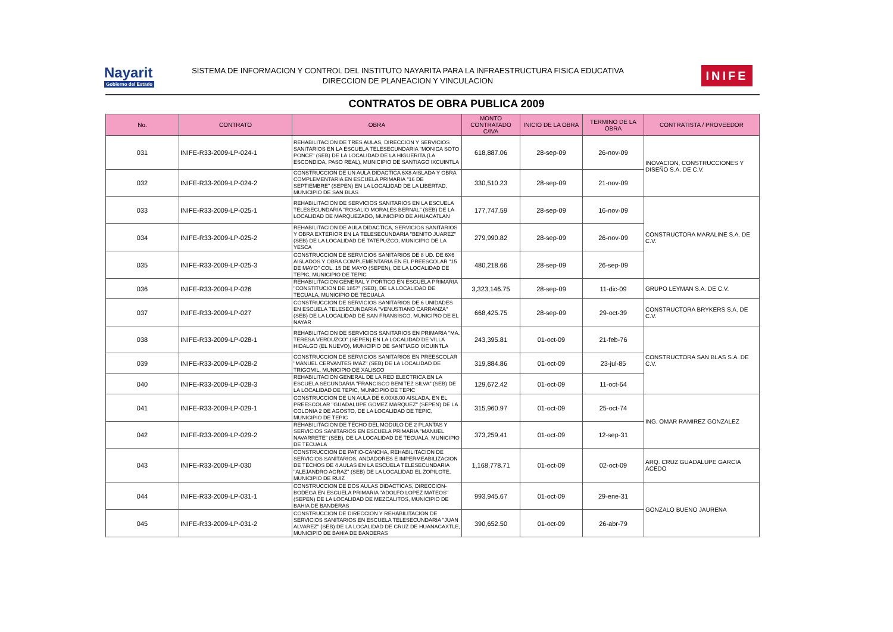Nayarit
Gobierno del Estado
SISTEMA DE INFORMACION Y CONTROL DEL INSTITUTO NAYARITA PARA LA INFRAESTRUCTURA FISICA EDUCATIVA
DIRECCION DE PLANEACION Y VINCULACION
INIFE
CONTRATOS DE OBRA PUBLICA 2009
| No. | CONTRATO | OBRA | MONTO CONTRATADO C/IVA | INICIO DE LA OBRA | TERMINO DE LA OBRA | CONTRATISTA / PROVEEDOR |
| --- | --- | --- | --- | --- | --- | --- |
| 031 | INIFE-R33-2009-LP-024-1 | REHABILITACION DE TRES AULAS, DIRECCION Y SERVICIOS SANITARIOS EN LA ESCUELA TELESECUNDARIA "MONICA SOTO PONCE" (SEB) DE LA LOCALIDAD DE LA HIGUERITA (LA ESCONDIDA, PASO REAL), MUNICIPIO DE SANTIAGO IXCUINTLA | 618,887.06 | 28-sep-09 | 26-nov-09 | INOVACION, CONSTRUCCIONES Y DISEÑO S.A. DE C.V. |
| 032 | INIFE-R33-2009-LP-024-2 | CONSTRUCCION DE UN AULA DIDACTICA 6X8 AISLADA Y OBRA COMPLEMENTARIA EN ESCUELA PRIMARIA "16 DE SEPTIEMBRE" (SEPEN) EN LA LOCALIDAD DE LA LIBERTAD, MUNICIPIO DE SAN BLAS | 330,510.23 | 28-sep-09 | 21-nov-09 | |
| 033 | INIFE-R33-2009-LP-025-1 | REHABILITACION DE SERVICIOS SANITARIOS EN LA ESCUELA TELESECUNDARIA "ROSALIO MORALES BERNAL" (SEB) DE LA LOCALIDAD DE MARQUEZADO, MUNICIPIO DE AHUACATLAN | 177,747.59 | 28-sep-09 | 16-nov-09 | CONSTRUCTORA MARALINE S.A. DE C.V. |
| 034 | INIFE-R33-2009-LP-025-2 | REHABILITACION DE AULA DIDACTICA, SERVICIOS SANITARIOS Y OBRA EXTERIOR EN LA TELESECUNDARIA "BENITO JUAREZ" (SEB) DE LA LOCALIDAD DE TATEPUZCO, MUNICIPIO DE LA YESCA | 279,990.82 | 28-sep-09 | 26-nov-09 | |
| 035 | INIFE-R33-2009-LP-025-3 | CONSTRUCCION DE SERVICIOS SANITARIOS DE 8 UD. DE 6X6 AISLADOS Y OBRA COMPLEMENTARIA EN EL PREESCOLAR "15 DE MAYO" COL. 15 DE MAYO (SEPEN), DE LA LOCALIDAD DE TEPIC, MUNICIPIO DE TEPIC | 480,218.66 | 28-sep-09 | 26-sep-09 | |
| 036 | INIFE-R33-2009-LP-026 | REHABILITACION GENERAL Y PORTICO EN ESCUELA PRIMARIA "CONSTITUCION DE 1857" (SEB), DE LA LOCALIDAD DE TECUALA, MUNICIPIO DE TECUALA | 3,323,146.75 | 28-sep-09 | 11-dic-09 | GRUPO LEYMAN S.A. DE C.V. |
| 037 | INIFE-R33-2009-LP-027 | CONSTRUCCION DE SERVICIOS SANITARIOS DE 6 UNIDADES EN ESCUELA TELESECUNDARIA "VENUSTIANO CARRANZA" (SEB) DE LA LOCALIDAD DE SAN FRANSISCO, MUNICIPIO DE EL NAYAR | 668,425.75 | 28-sep-09 | 29-oct-39 | CONSTRUCTORA BRYKERS S.A. DE C.V. |
| 038 | INIFE-R33-2009-LP-028-1 | REHABILITACION DE SERVICIOS SANITARIOS EN PRIMARIA "MA. TERESA VERDUZCO" (SEPEN) EN LA LOCALIDAD DE VILLA HIDALGO (EL NUEVO), MUNICIPIO DE SANTIAGO IXCUINTLA | 243,395.81 | 01-oct-09 | 21-feb-76 | CONSTRUCTORA SAN BLAS S.A. DE C.V. |
| 039 | INIFE-R33-2009-LP-028-2 | CONSTRUCCION DE SERVICIOS SANITARIOS EN PREESCOLAR "MANUEL CERVANTES IMAZ" (SEB) DE LA LOCALIDAD DE TRIGOMIL, MUNICIPIO DE XALISCO | 319,884.86 | 01-oct-09 | 23-jul-85 | |
| 040 | INIFE-R33-2009-LP-028-3 | REHABILITACION GENERAL DE LA RED ELECTRICA EN LA ESCUELA SECUNDARIA "FRANCISCO BENITEZ SILVA" (SEB) DE LA LOCALIDAD DE TEPIC, MUNICIPIO DE TEPIC | 129,672.42 | 01-oct-09 | 11-oct-64 | |
| 041 | INIFE-R33-2009-LP-029-1 | CONSTRUCCION DE UN AULA DE 6.00X8.00 AISLADA, EN EL PREESCOLAR "GUADALUPE GOMEZ MARQUEZ" (SEPEN) DE LA COLONIA 2 DE AGOSTO, DE LA LOCALIDAD DE TEPIC, MUNICIPIO DE TEPIC | 315,960.97 | 01-oct-09 | 25-oct-74 | ING. OMAR RAMIREZ GONZALEZ |
| 042 | INIFE-R33-2009-LP-029-2 | REHABILITACION DE TECHO DEL MODULO DE 2 PLANTAS Y SERVICIOS SANITARIOS EN ESCUELA PRIMARIA "MANUEL NAVARRETE" (SEB), DE LA LOCALIDAD DE TECUALA, MUNICIPIO DE TECUALA | 373,259.41 | 01-oct-09 | 12-sep-31 | |
| 043 | INIFE-R33-2009-LP-030 | CONSTRUCCION DE PATIO-CANCHA, REHABILITACION DE SERVICIOS SANITARIOS, ANDADORES E IMPERMEABILIZACION DE TECHOS DE 4 AULAS EN LA ESCUELA TELESECUNDARIA "ALEJANDRO AGRAZ" (SEB) DE LA LOCALIDAD EL ZOPILOTE, MUNICIPIO DE RUIZ | 1,168,778.71 | 01-oct-09 | 02-oct-09 | ARQ. CRUZ GUADALUPE GARCIA ACEDO |
| 044 | INIFE-R33-2009-LP-031-1 | CONSTRUCCION DE DOS AULAS DIDACTICAS, DIRECCION-BODEGA EN ESCUELA PRIMARIA "ADOLFO LOPEZ MATEOS" (SEPEN) DE LA LOCALIDAD DE MEZCALITOS, MUNICIPIO DE BAHIA DE BANDERAS | 993,945.67 | 01-oct-09 | 29-ene-31 | GONZALO BUENO JAURENA |
| 045 | INIFE-R33-2009-LP-031-2 | CONSTRUCCION DE DIRECCION Y REHABILITACION DE SERVICIOS SANITARIOS EN ESCUELA TELESECUNDARIA "JUAN ALVAREZ" (SEB) DE LA LOCALIDAD DE CRUZ DE HUANACAXTLE, MUNICIPIO DE BAHIA DE BANDERAS | 390,652.50 | 01-oct-09 | 26-abr-79 | |